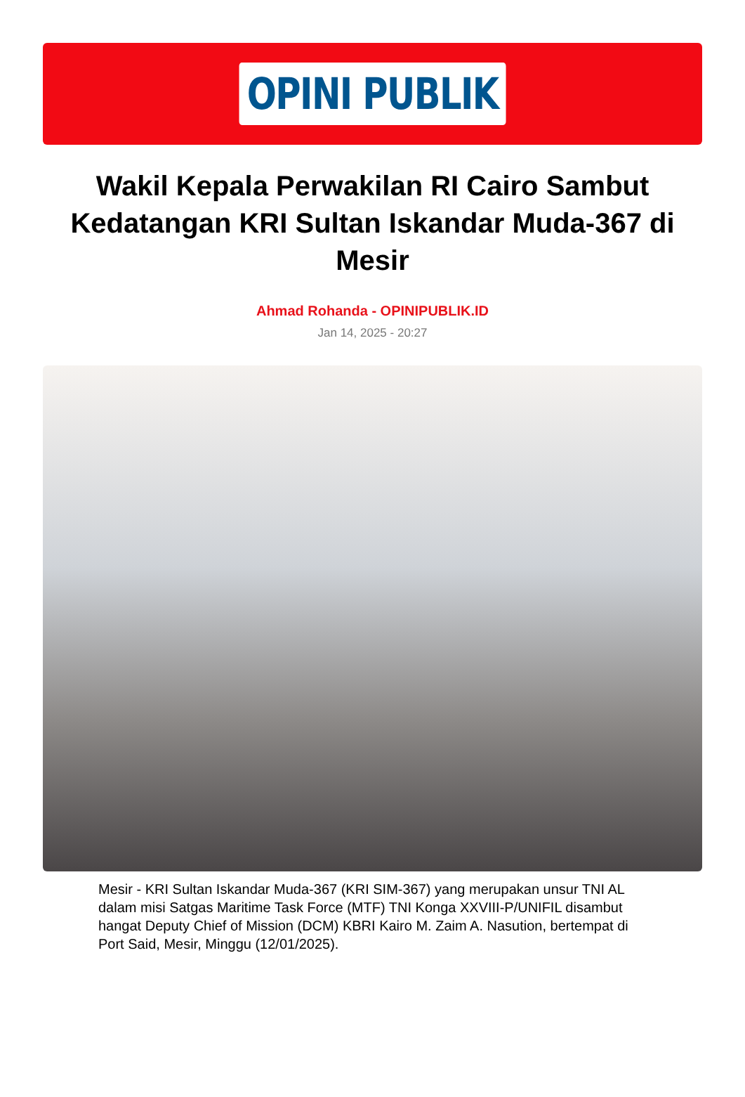OPINI PUBLIK
Wakil Kepala Perwakilan RI Cairo Sambut Kedatangan KRI Sultan Iskandar Muda-367 di Mesir
Ahmad Rohanda - OPINIPUBLIK.ID
Jan 14, 2025 - 20:27
Mesir - KRI Sultan Iskandar Muda-367 (KRI SIM-367) yang merupakan unsur TNI AL dalam misi Satgas Maritime Task Force (MTF) TNI Konga XXVIII-P/UNIFIL disambut hangat Deputy Chief of Mission (DCM) KBRI Kairo M. Zaim A. Nasution, bertempat di Port Said, Mesir, Minggu (12/01/2025).